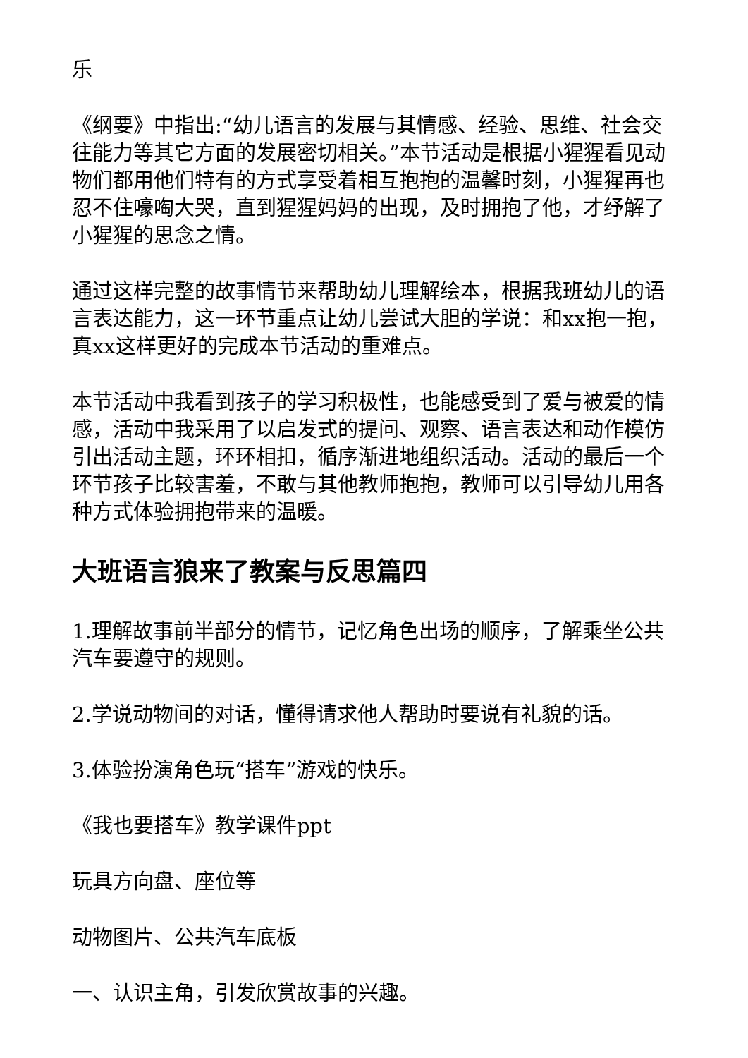乐
《纲要》中指出:“幼儿语言的发展与其情感、经验、思维、社会交往能力等其它方面的发展密切相关。”本节活动是根据小猩猩看见动物们都用他们特有的方式享受着相互抱抱的温馨时刻，小猩猩再也忍不住嚎啕大哭，直到猩猩妈妈的出现，及时拥抱了他，才纾解了小猩猩的思念之情。
通过这样完整的故事情节来帮助幼儿理解绘本，根据我班幼儿的语言表达能力，这一环节重点让幼儿尝试大胆的学说：和xx抱一抱，真xx这样更好的完成本节活动的重难点。
本节活动中我看到孩子的学习积极性，也能感受到了爱与被爱的情感，活动中我采用了以启发式的提问、观察、语言表达和动作模仿引出活动主题，环环相扣，循序渐进地组织活动。活动的最后一个环节孩子比较害羞，不敢与其他教师抱抱，教师可以引导幼儿用各种方式体验拥抱带来的温暖。
大班语言狼来了教案与反思篇四
1.理解故事前半部分的情节，记忆角色出场的顺序，了解乘坐公共汽车要遵守的规则。
2.学说动物间的对话，懂得请求他人帮助时要说有礼貌的话。
3.体验扮演角色玩“搭车”游戏的快乐。
《我也要搭车》教学课件ppt
玩具方向盘、座位等
动物图片、公共汽车底板
一、认识主角，引发欣赏故事的兴趣。